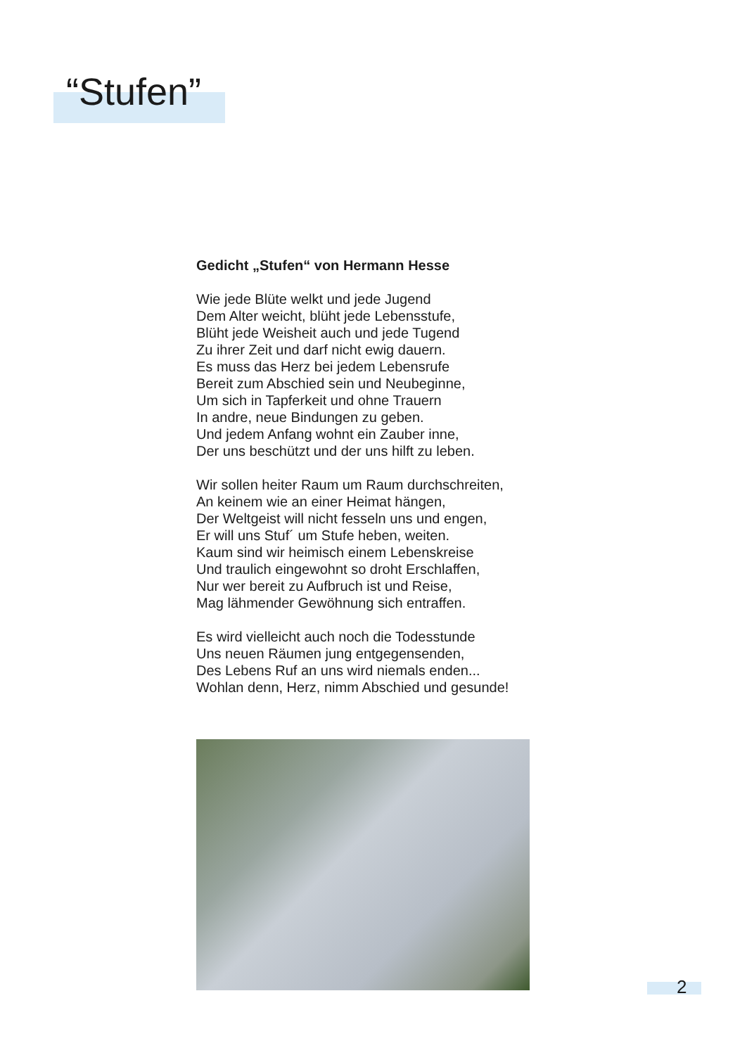“Stufen”
Gedicht „Stufen“ von Hermann Hesse
Wie jede Blüte welkt und jede Jugend
Dem Alter weicht, blüht jede Lebensstufe,
Blüht jede Weisheit auch und jede Tugend
Zu ihrer Zeit und darf nicht ewig dauern.
Es muss das Herz bei jedem Lebensrufe
Bereit zum Abschied sein und Neubeginne,
Um sich in Tapferkeit und ohne Trauern
In andre, neue Bindungen zu geben.
Und jedem Anfang wohnt ein Zauber inne,
Der uns beschützt und der uns hilft zu leben.
Wir sollen heiter Raum um Raum durchschreiten,
An keinem wie an einer Heimat hängen,
Der Weltgeist will nicht fesseln uns und engen,
Er will uns Stuf´ um Stufe heben, weiten.
Kaum sind wir heimisch einem Lebenskreise
Und traulich eingewohnt so droht Erschlaffen,
Nur wer bereit zu Aufbruch ist und Reise,
Mag lähmender Gewöhnung sich entraffen.
Es wird vielleicht auch noch die Todesstunde
Uns neuen Räumen jung entgegensenden,
Des Lebens Ruf an uns wird niemals enden...
Wohlan denn, Herz, nimm Abschied und gesunde!
2